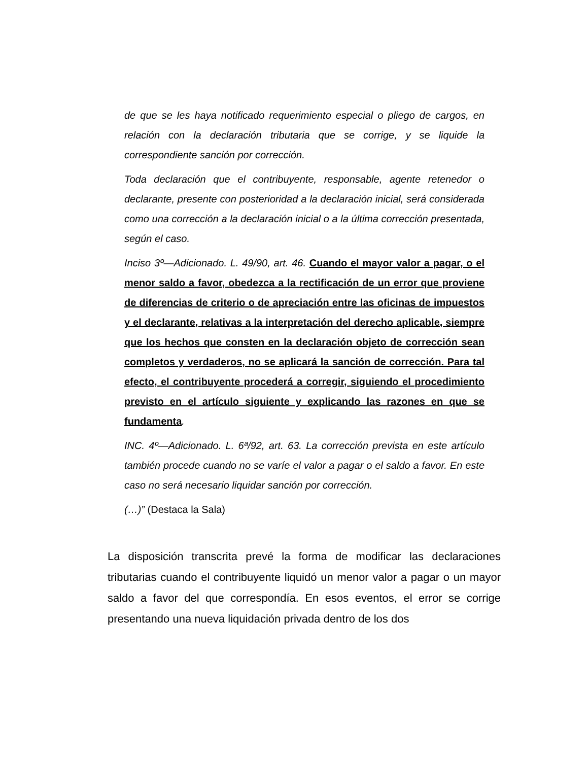de que se les haya notificado requerimiento especial o pliego de cargos, en relación con la declaración tributaria que se corrige, y se liquide la correspondiente sanción por corrección.
Toda declaración que el contribuyente, responsable, agente retenedor o declarante, presente con posterioridad a la declaración inicial, será considerada como una corrección a la declaración inicial o a la última corrección presentada, según el caso.
Inciso 3º—Adicionado. L. 49/90, art. 46. Cuando el mayor valor a pagar, o el menor saldo a favor, obedezca a la rectificación de un error que proviene de diferencias de criterio o de apreciación entre las oficinas de impuestos y el declarante, relativas a la interpretación del derecho aplicable, siempre que los hechos que consten en la declaración objeto de corrección sean completos y verdaderos, no se aplicará la sanción de corrección. Para tal efecto, el contribuyente procederá a corregir, siguiendo el procedimiento previsto en el artículo siguiente y explicando las razones en que se fundamenta.
INC. 4º—Adicionado. L. 6ª/92, art. 63. La corrección prevista en este artículo también procede cuando no se varíe el valor a pagar o el saldo a favor. En este caso no será necesario liquidar sanción por corrección.
(…)” (Destaca la Sala)
La disposición transcrita prevé la forma de modificar las declaraciones tributarias cuando el contribuyente liquidó un menor valor a pagar o un mayor saldo a favor del que correspondía. En esos eventos, el error se corrige presentando una nueva liquidación privada dentro de los dos